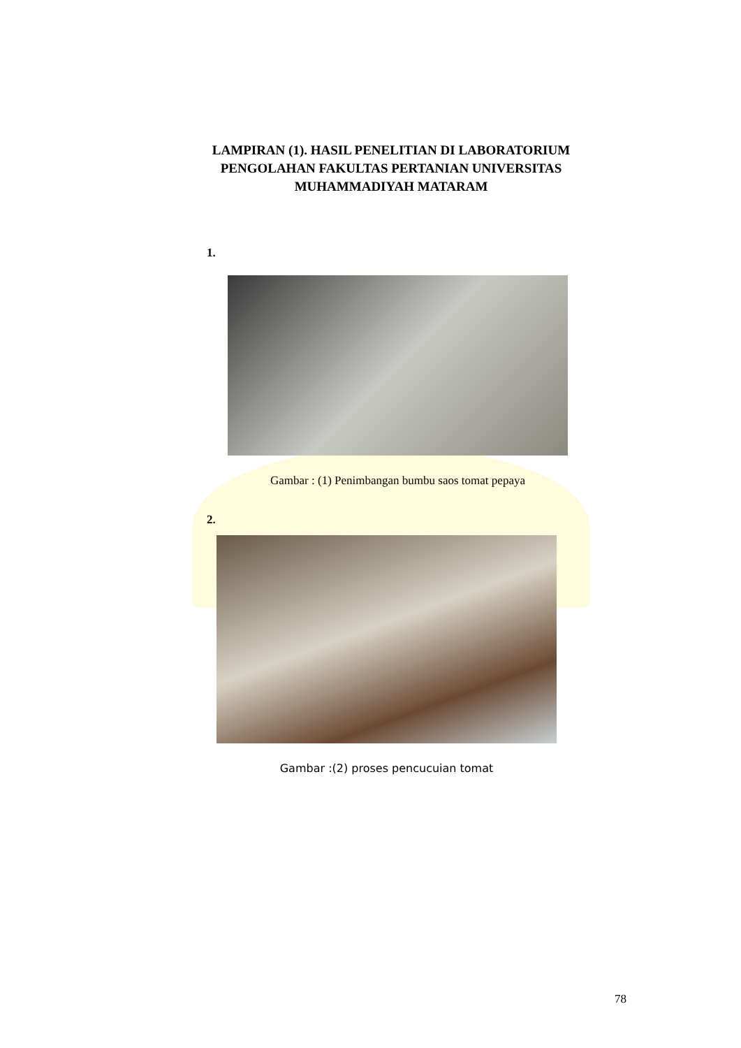LAMPIRAN (1). HASIL PENELITIAN DI LABORATORIUM PENGOLAHAN FAKULTAS PERTANIAN UNIVERSITAS MUHAMMADIYAH MATARAM
1.
Gambar : (1) Penimbangan bumbu saos tomat pepaya
2.
Gambar :(2) proses pencucuian tomat
78